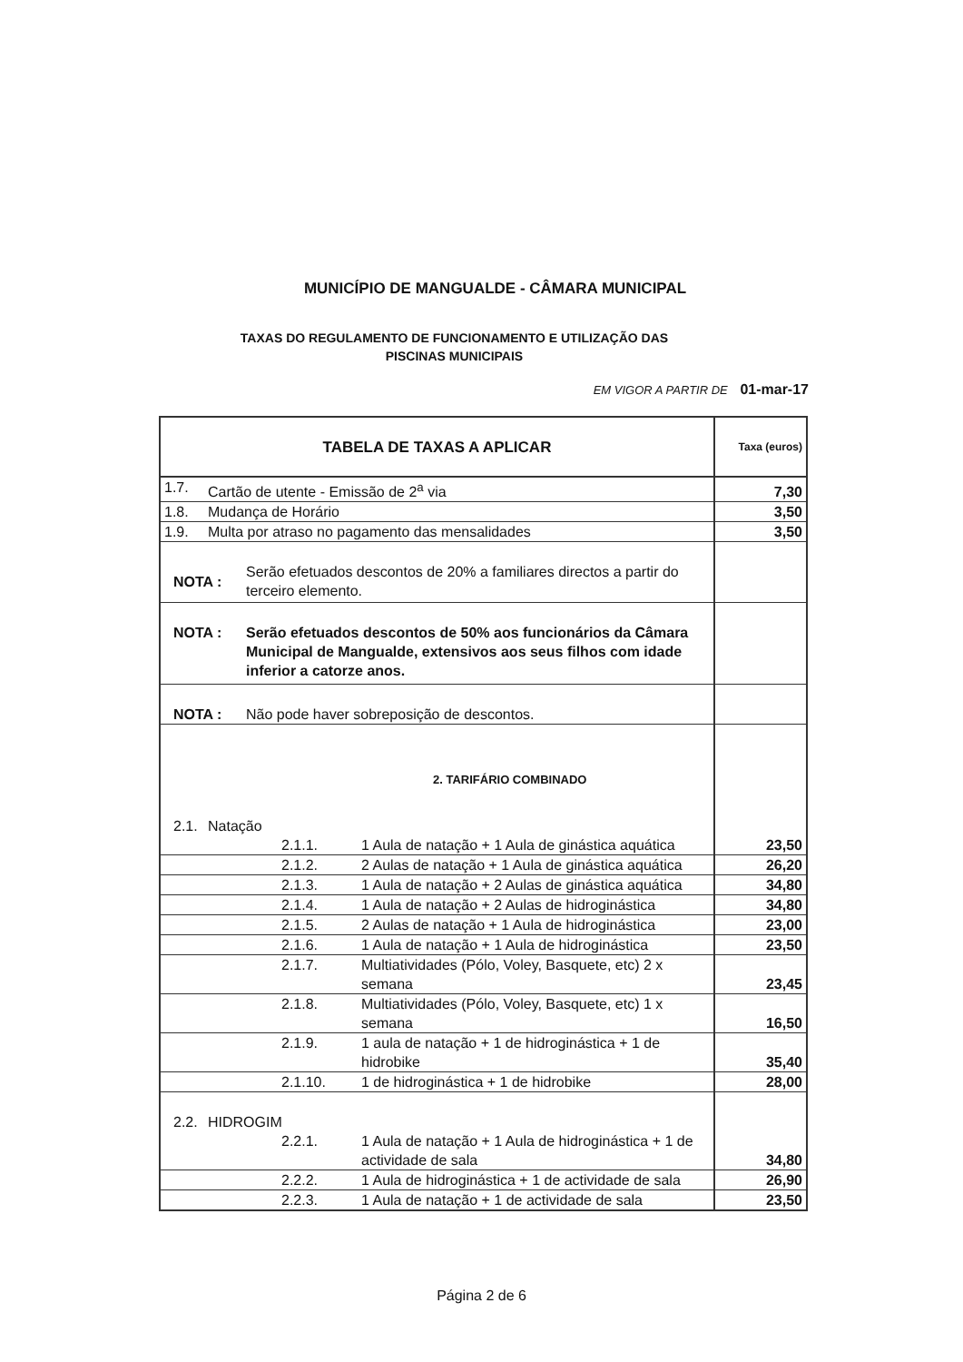MUNICÍPIO DE MANGUALDE - CÂMARA MUNICIPAL
TAXAS DO REGULAMENTO DE FUNCIONAMENTO E UTILIZAÇÃO DAS
PISCINAS MUNICIPAIS
EM VIGOR A PARTIR DE 01-mar-17
| TABELA DE TAXAS A APLICAR | | | Taxa (euros) |
| --- | --- | --- | --- |
| 1.7. | Cartão de utente - Emissão de 2<sup>a</sup> via | | 7,30 |
| 1.8. | Mudança de Horário | | 3,50 |
| 1.9. | Multa por atraso no pagamento das mensalidades | | 3,50 |
| NOTA : Serão efetuados descontos de 20% a familiares directos a partir do terceiro elemento. | | | |
| NOTA : Serão efetuados descontos de 50% aos funcionários da Câmara Municipal de Mangualde, extensivos aos seus filhos com idade inferior a catorze anos. | | | |
| NOTA : Não pode haver sobreposição de descontos. | | | |
| 2. TARIFÁRIO COMBINADO | | | |
| 2.1. | Natação | | |
| | 2.1.1. | 1 Aula de natação + 1 Aula de ginástica aquática | 23,50 |
| | 2.1.2. | 2 Aulas de natação + 1 Aula de ginástica aquática | 26,20 |
| | 2.1.3. | 1 Aula de natação + 2 Aulas de ginástica aquática | 34,80 |
| | 2.1.4. | 1 Aula de natação + 2 Aulas de hidroginástica | 34,80 |
| | 2.1.5. | 2 Aulas de natação + 1 Aula de hidroginástica | 23,00 |
| | 2.1.6. | 1 Aula de natação + 1 Aula de hidroginástica | 23,50 |
| | 2.1.7. | Multiatividades (Pólo, Voley, Basquete, etc) 2 x semana | 23,45 |
| | 2.1.8. | Multiatividades (Pólo, Voley, Basquete, etc) 1 x semana | 16,50 |
| | 2.1.9. | 1 aula de natação + 1 de hidroginástica + 1 de hidrobike | 35,40 |
| | 2.1.10. | 1 de hidroginástica + 1 de hidrobike | 28,00 |
| 2.2. | HIDROGIM | | |
| | 2.2.1. | 1 Aula de natação + 1 Aula de hidroginástica + 1 de actividade de sala | 34,80 |
| | 2.2.2. | 1 Aula de hidroginástica + 1 de actividade de sala | 26,90 |
| | 2.2.3. | 1 Aula de natação + 1 de actividade de sala | 23,50 |
Página 2 de 6